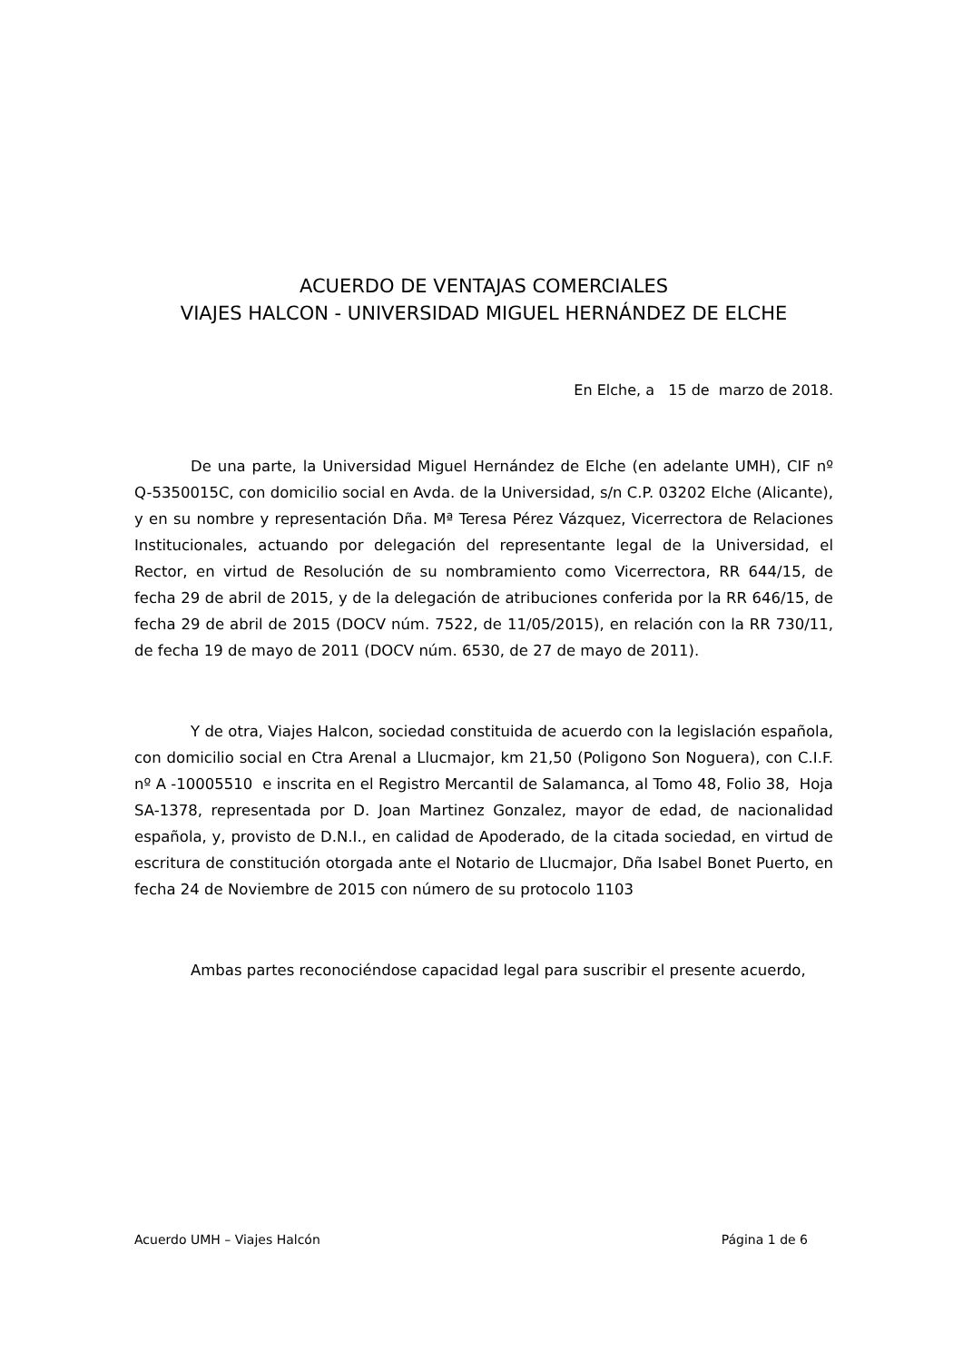ACUERDO DE VENTAJAS COMERCIALES
VIAJES HALCON - UNIVERSIDAD MIGUEL HERNÁNDEZ DE ELCHE
En Elche, a 15 de marzo de 2018.
De una parte, la Universidad Miguel Hernández de Elche (en adelante UMH), CIF nº Q-5350015C, con domicilio social en Avda. de la Universidad, s/n C.P. 03202 Elche (Alicante), y en su nombre y representación Dña. Mª Teresa Pérez Vázquez, Vicerrectora de Relaciones Institucionales, actuando por delegación del representante legal de la Universidad, el Rector, en virtud de Resolución de su nombramiento como Vicerrectora, RR 644/15, de fecha 29 de abril de 2015, y de la delegación de atribuciones conferida por la RR 646/15, de fecha 29 de abril de 2015 (DOCV núm. 7522, de 11/05/2015), en relación con la RR 730/11, de fecha 19 de mayo de 2011 (DOCV núm. 6530, de 27 de mayo de 2011).
Y de otra, Viajes Halcon, sociedad constituida de acuerdo con la legislación española, con domicilio social en Ctra Arenal a Llucmajor, km 21,50 (Poligono Son Noguera), con C.I.F. nº A -10005510 e inscrita en el Registro Mercantil de Salamanca, al Tomo 48, Folio 38, Hoja SA-1378, representada por D. Joan Martinez Gonzalez, mayor de edad, de nacionalidad española, y, provisto de D.N.I., en calidad de Apoderado, de la citada sociedad, en virtud de escritura de constitución otorgada ante el Notario de Llucmajor, Dña Isabel Bonet Puerto, en fecha 24 de Noviembre de 2015 con número de su protocolo 1103
Ambas partes reconociéndose capacidad legal para suscribir el presente acuerdo,
Acuerdo UMH – Viajes Halcón Página 1 de 6